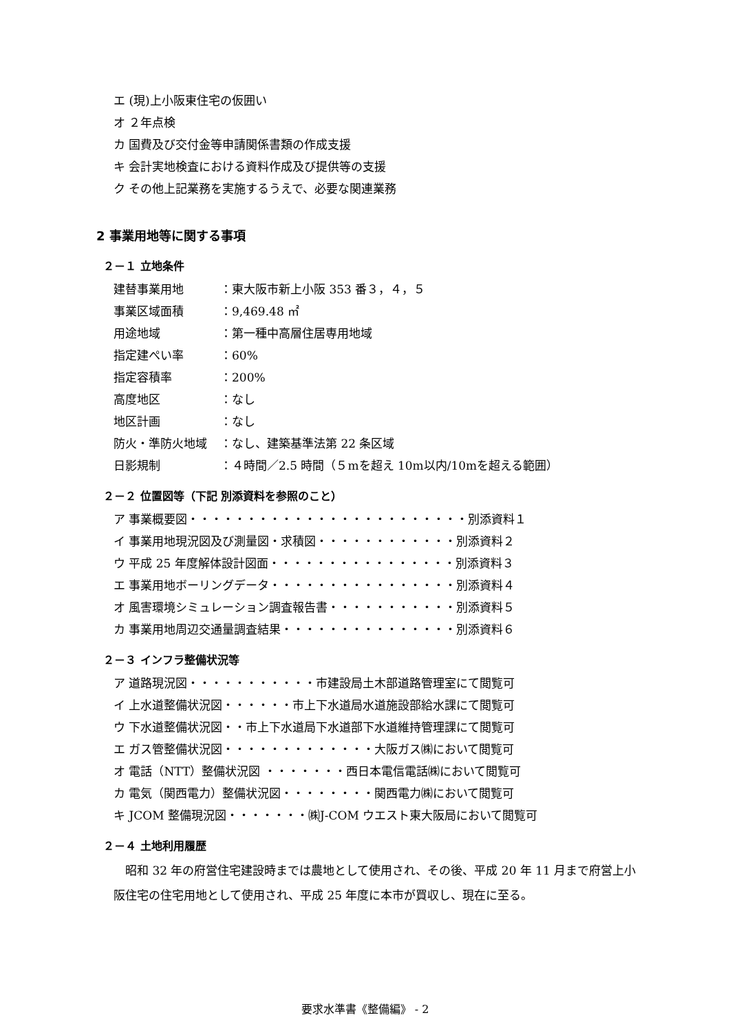エ (現)上小阪東住宅の仮囲い
オ ２年点検
カ 国費及び交付金等申請関係書類の作成支援
キ 会計実地検査における資料作成及び提供等の支援
ク その他上記業務を実施するうえで、必要な関連業務
2 事業用地等に関する事項
２－１ 立地条件
建替事業用地 ：東大阪市新上小阪 353 番３，４，５
事業区域面積 ：9,469.48 ㎡
用途地域 ：第一種中高層住居専用地域
指定建ぺい率 ：60%
指定容積率 ：200%
高度地区 ：なし
地区計画 ：なし
防火・準防火地域 ：なし、建築基準法第 22 条区域
日影規制 ：４時間／2.5 時間（５mを超え 10m以内/10mを超える範囲）
２－２ 位置図等（下記 別添資料を参照のこと）
ア 事業概要図・・・・・・・・・・・・・・・・・・・・・・・・別添資料１
イ 事業用地現況図及び測量図・求積図・・・・・・・・・・・・別添資料２
ウ 平成 25 年度解体設計図面・・・・・・・・・・・・・・・・別添資料３
エ 事業用地ボーリングデータ・・・・・・・・・・・・・・・・別添資料４
オ 風害環境シミュレーション調査報告書・・・・・・・・・・・別添資料５
カ 事業用地周辺交通量調査結果・・・・・・・・・・・・・・・別添資料６
２－３ インフラ整備状況等
ア 道路現況図・・・・・・・・・・・市建設局土木部道路管理室にて閲覧可
イ 上水道整備状況図・・・・・・市上下水道局水道施設部給水課にて閲覧可
ウ 下水道整備状況図・・市上下水道局下水道部下水道維持管理課にて閲覧可
エ ガス管整備状況図・・・・・・・・・・・・・大阪ガス㈱において閲覧可
オ 電話（NTT）整備状況図 ・・・・・・・西日本電信電話㈱において閲覧可
カ 電気（関西電力）整備状況図・・・・・・・・関西電力㈱において閲覧可
キ JCOM 整備現況図・・・・・・・㈱J-COM ウエスト東大阪局において閲覧可
２－４ 土地利用履歴
昭和 32 年の府営住宅建設時までは農地として使用され、その後、平成 20 年 11 月まで府営上小阪住宅の住宅用地として使用され、平成 25 年度に本市が買収し、現在に至る。
要求水準書《整備編》 - 2